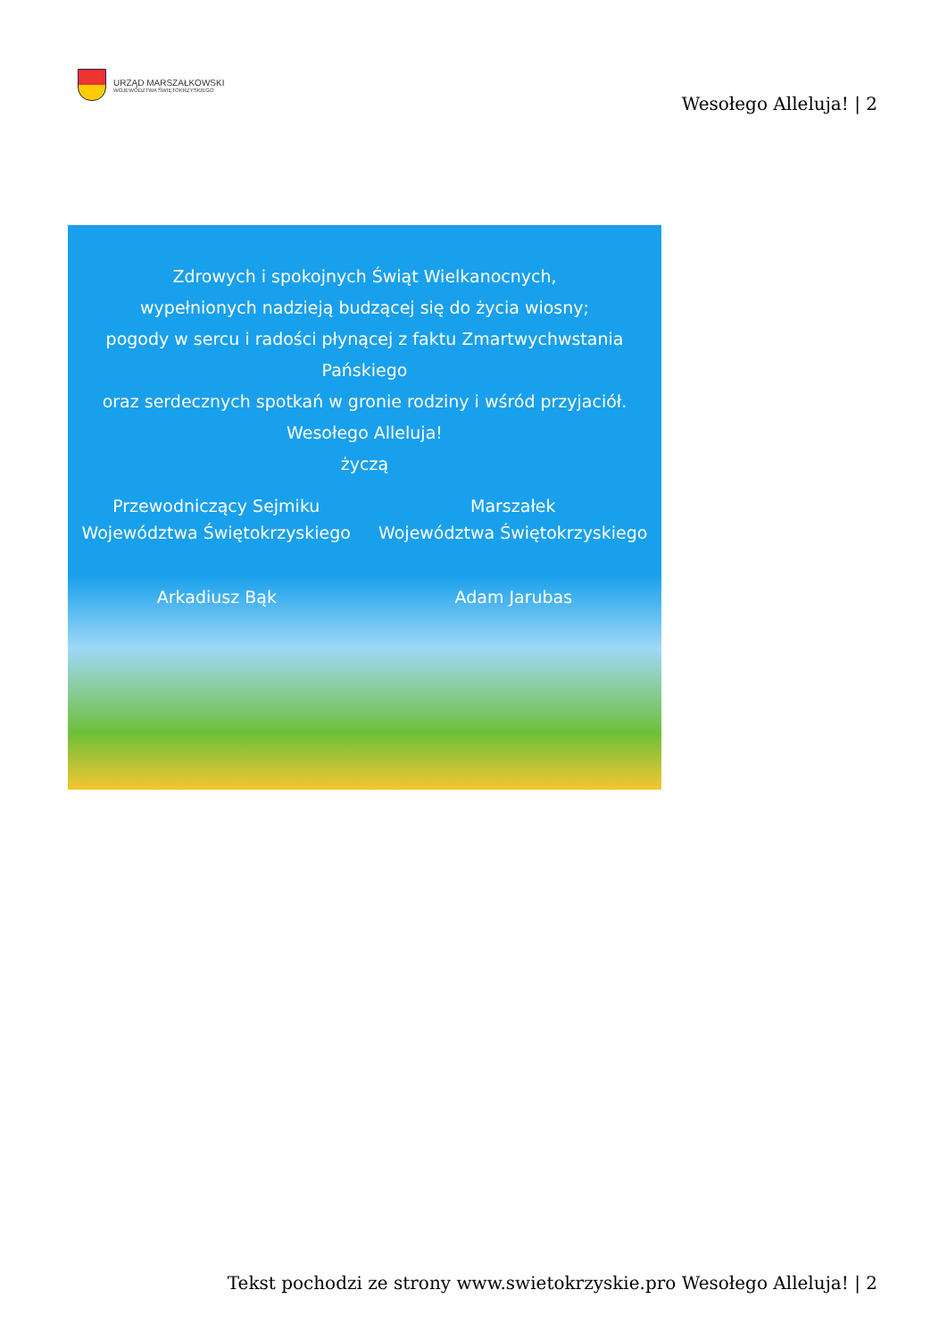URZĄD MARSZAŁKOWSKI
WOJEWÓDZTWA ŚWIĘTOKRZYSKIEGO
Wesołego Alleluja! | 2
Zdrowych i spokojnych Świąt Wielkanocnych,
wypełnionych nadzieją budzącej się do życia wiosny;
pogody w sercu i radości płynącej z faktu Zmartwychwstania Pańskiego
oraz serdecznych spotkań w gronie rodziny i wśród przyjaciół.
Wesołego Alleluja!
życzą
Przewodniczący Sejmiku
Województwa Świętokrzyskiego
Marszałek
Województwa Świętokrzyskiego
Arkadiusz Bąk Adam Jarubas
Tekst pochodzi ze strony www.swietokrzyskie.pro Wesołego Alleluja! | 2